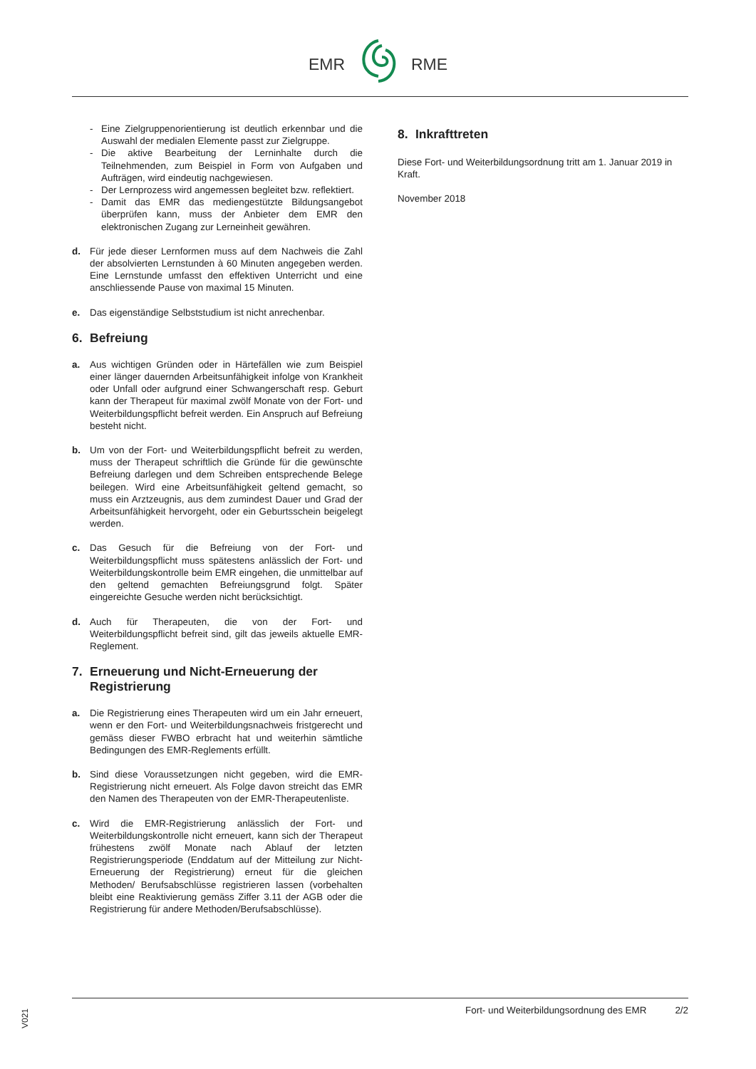EMR RME
- Eine Zielgruppenorientierung ist deutlich erkennbar und die Auswahl der medialen Elemente passt zur Zielgruppe.
- Die aktive Bearbeitung der Lerninhalte durch die Teilnehmenden, zum Beispiel in Form von Aufgaben und Aufträgen, wird eindeutig nachgewiesen.
- Der Lernprozess wird angemessen begleitet bzw. reflektiert.
- Damit das EMR das mediengestützte Bildungsangebot überprüfen kann, muss der Anbieter dem EMR den elektronischen Zugang zur Lerneinheit gewähren.
d. Für jede dieser Lernformen muss auf dem Nachweis die Zahl der absolvierten Lernstunden à 60 Minuten angegeben werden. Eine Lernstunde umfasst den effektiven Unterricht und eine anschliessende Pause von maximal 15 Minuten.
e. Das eigenständige Selbststudium ist nicht anrechenbar.
6. Befreiung
a. Aus wichtigen Gründen oder in Härtefällen wie zum Beispiel einer länger dauernden Arbeitsunfähigkeit infolge von Krankheit oder Unfall oder aufgrund einer Schwangerschaft resp. Geburt kann der Therapeut für maximal zwölf Monate von der Fort- und Weiterbildungspflicht befreit werden. Ein Anspruch auf Befreiung besteht nicht.
b. Um von der Fort- und Weiterbildungspflicht befreit zu werden, muss der Therapeut schriftlich die Gründe für die gewünschte Befreiung darlegen und dem Schreiben entsprechende Belege beilegen. Wird eine Arbeitsunfähigkeit geltend gemacht, so muss ein Arztzeugnis, aus dem zumindest Dauer und Grad der Arbeitsunfähigkeit hervorgeht, oder ein Geburtsschein beigelegt werden.
c. Das Gesuch für die Befreiung von der Fort- und Weiterbildungspflicht muss spätestens anlässlich der Fort- und Weiterbildungskontrolle beim EMR eingehen, die unmittelbar auf den geltend gemachten Befreiungsgrund folgt. Später eingereichte Gesuche werden nicht berücksichtigt.
d. Auch für Therapeuten, die von der Fort- und Weiterbildungspflicht befreit sind, gilt das jeweils aktuelle EMR-Reglement.
7. Erneuerung und Nicht-Erneuerung der Registrierung
a. Die Registrierung eines Therapeuten wird um ein Jahr erneuert, wenn er den Fort- und Weiterbildungsnachweis fristgerecht und gemäss dieser FWBO erbracht hat und weiterhin sämtliche Bedingungen des EMR-Reglements erfüllt.
b. Sind diese Voraussetzungen nicht gegeben, wird die EMR-Registrierung nicht erneuert. Als Folge davon streicht das EMR den Namen des Therapeuten von der EMR-Therapeutenliste.
c. Wird die EMR-Registrierung anlässlich der Fort- und Weiterbildungskontrolle nicht erneuert, kann sich der Therapeut frühestens zwölf Monate nach Ablauf der letzten Registrierungsperiode (Enddatum auf der Mitteilung zur Nicht-Erneuerung der Registrierung) erneut für die gleichen Methoden/ Berufsabschlüsse registrieren lassen (vorbehalten bleibt eine Reaktivierung gemäss Ziffer 3.11 der AGB oder die Registrierung für andere Methoden/Berufsabschlüsse).
8. Inkrafttreten
Diese Fort- und Weiterbildungsordnung tritt am 1. Januar 2019 in Kraft.
November 2018
Fort- und Weiterbildungsordnung des EMR 2/2
V021